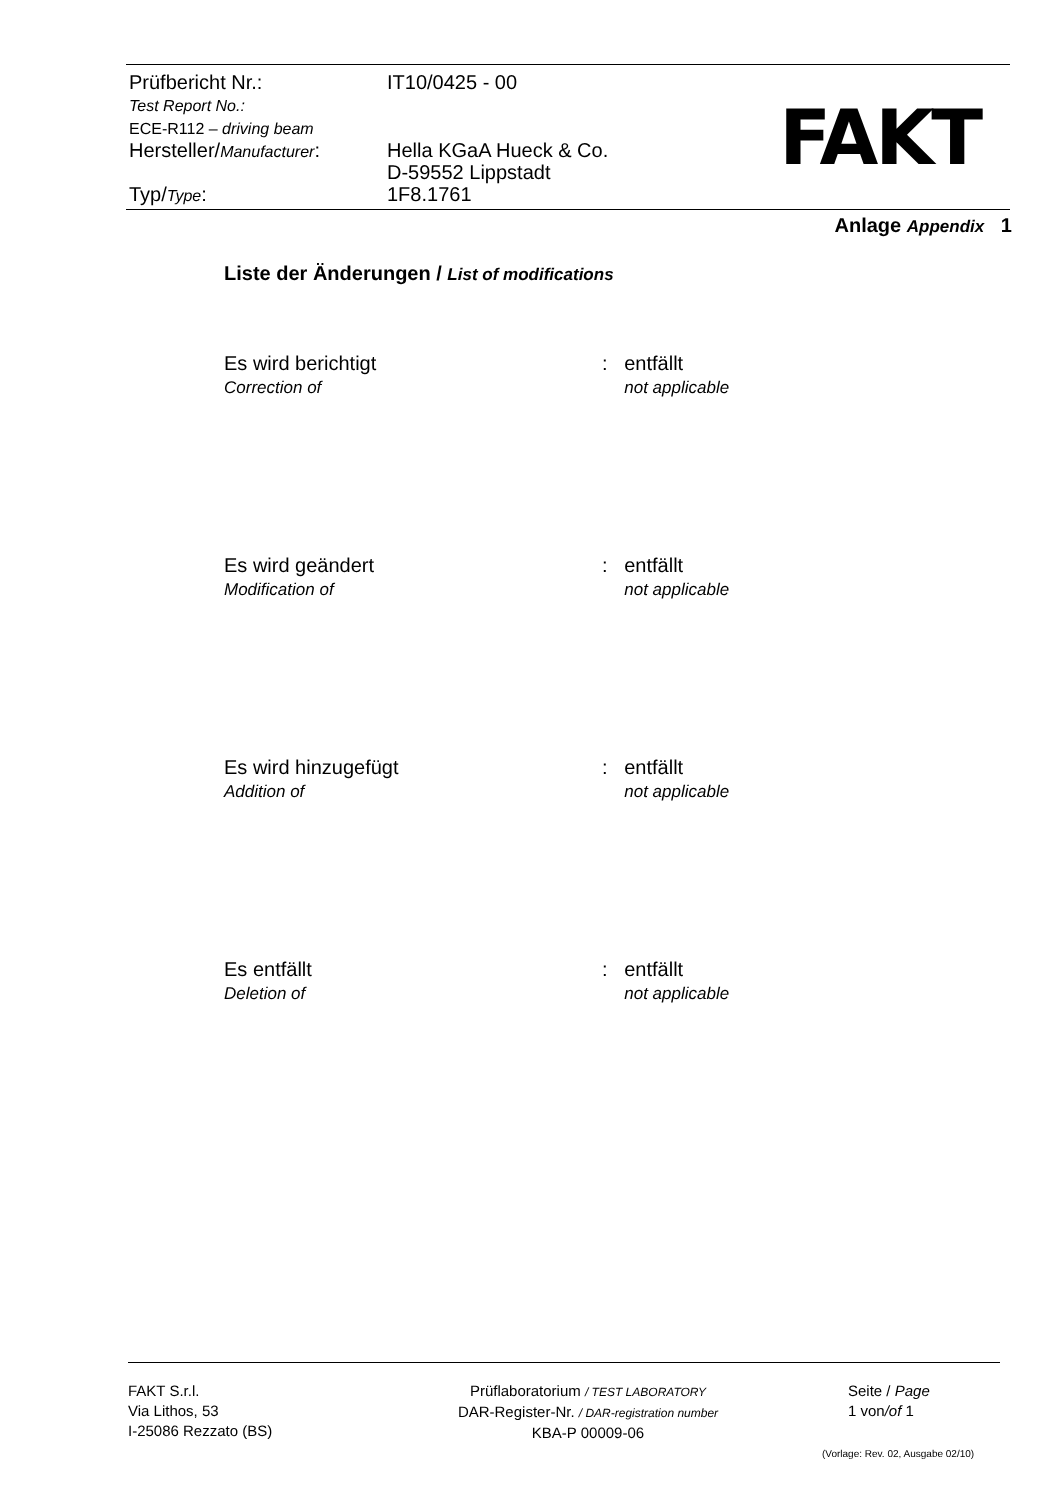Prüfbericht Nr.:
Test Report No.:
ECE-R112 – driving beam
IT10/0425 - 00
Hersteller/Manufacturer:
Hella KGaA Hueck & Co.
D-59552 Lippstadt
Typ/Type: 1F8.1761
FAKT
Anlage Appendix 1
Liste der Änderungen / List of modifications
Es wird berichtigt
Correction of
: entfällt
not applicable
Es wird geändert
Modification of
: entfällt
not applicable
Es wird hinzugefügt
Addition of
: entfällt
not applicable
Es entfällt
Deletion of
: entfällt
not applicable
FAKT S.r.l.
Via Lithos, 53
I-25086 Rezzato (BS)
Prüflaboratorium / TEST LABORATORY
DAR-Register-Nr. / DAR-registration number
KBA-P 00009-06
Seite / Page
1 von/of 1
(Vorlage: Rev. 02, Ausgabe 02/10)